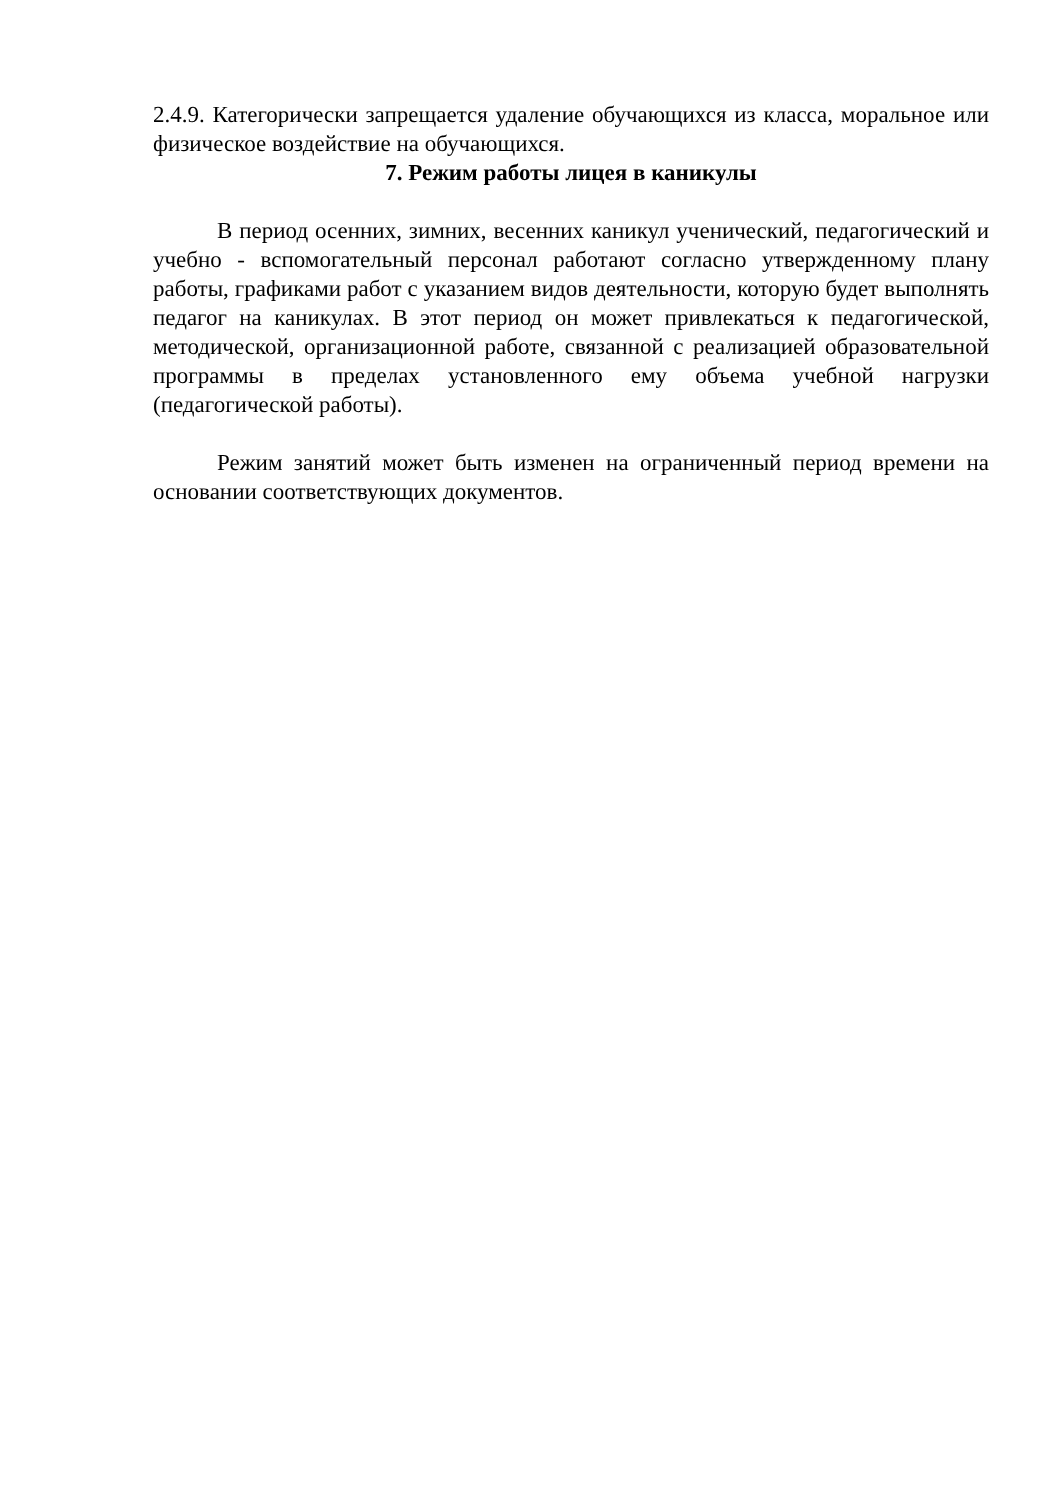2.4.9. Категорически запрещается удаление обучающихся из класса, моральное или физическое воздействие на обучающихся.
7. Режим работы лицея в каникулы
В период осенних, зимних, весенних каникул ученический, педагогический и учебно - вспомогательный персонал работают согласно утвержденному плану работы, графиками работ с указанием видов деятельности, которую будет выполнять педагог на каникулах. В этот период он может привлекаться к педагогической, методической, организационной работе, связанной с реализацией образовательной программы в пределах установленного ему объема учебной нагрузки (педагогической работы).
Режим занятий может быть изменен на ограниченный период времени на основании соответствующих документов.